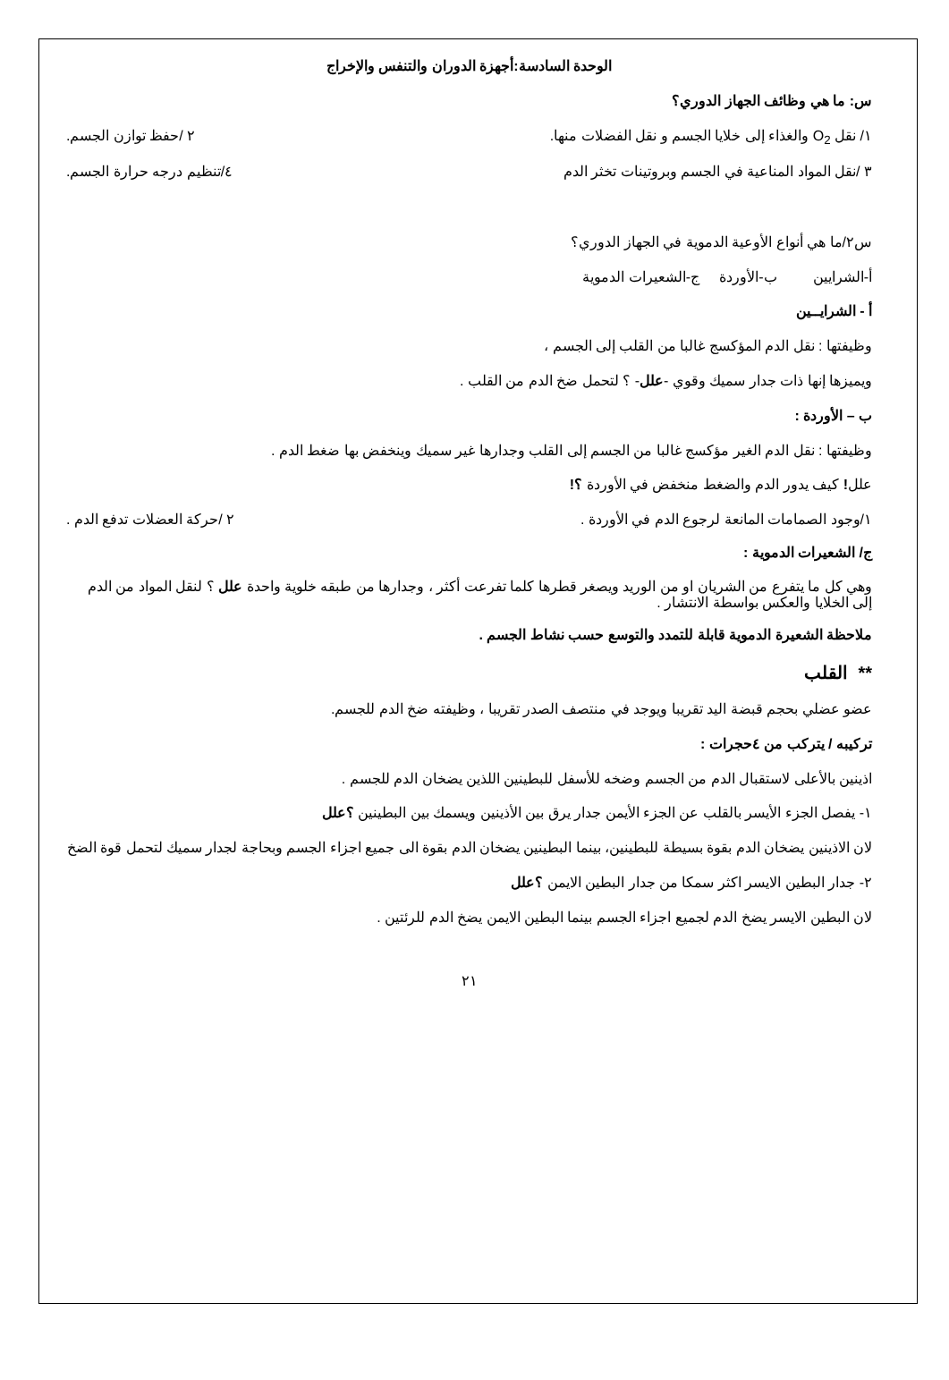الوحدة السادسة:أجهزة الدوران والتنفس والإخراج
س: ما هي وظائف الجهاز الدوري؟
١/ نقل O<sub>2</sub> والغذاء إلى خلايا الجسم و نقل الفضلات منها. ٢ /حفظ توازن الجسم.
٣ /نقل المواد المناعية في الجسم وبروتينات تخثر الدم ٤/تنظيم درجه حرارة الجسم.
س٢/ما هي أنواع الأوعية الدموية في الجهاز الدوري؟
أ-الشرايين ب-الأوردة ج-الشعيرات الدموية
أ - الشرايــين
وظيفتها : نقل الدم المؤكسج غالبا من القلب إلى الجسم ،
ويميزها إنها ذات جدار سميك وقوي -علل- ؟ لتحمل ضخ الدم من القلب .
ب – الأوردة :
وظيفتها : نقل الدم الغير مؤكسج غالبا من الجسم إلى القلب وجدارها غير سميك وينخفض بها ضغط الدم .
علل! كيف يدور الدم والضغط منخفض في الأوردة ؟!
١/وجود الصمامات المانعة لرجوع الدم في الأوردة . ٢ /حركة العضلات تدفع الدم .
ج/ الشعيرات الدموية :
وهي كل ما يتفرع من الشريان او من الوريد ويصغر قطرها كلما تفرعت أكثر ، وجدارها من طبقه خلوية واحدة علل ؟ لنقل المواد من الدم إلى الخلايا والعكس بواسطة الانتشار .
ملاحظة الشعيرة الدموية قابلة للتمدد والتوسع حسب نشاط الجسم .
** القلب
عضو عضلي بحجم قبضة اليد تقريبا ويوجد في منتصف الصدر تقريبا ، وظيفته ضخ الدم للجسم.
تركيبه / يتركب من ٤حجرات :
اذينين بالأعلى لاستقبال الدم من الجسم وضخه للأسفل للبطينين اللذين يضخان الدم للجسم .
١- يفصل الجزء الأيسر بالقلب عن الجزء الأيمن جدار يرق بين الأذينين ويسمك بين البطينين ؟علل
لان الاذينين يضخان الدم بقوة بسيطة للبطينين، بينما البطينين يضخان الدم بقوة الى جميع اجزاء الجسم وبحاجة لجدار سميك لتحمل قوة الضخ
٢- جدار البطين الايسر اكثر سمكا من جدار البطين الايمن ؟علل
لان البطين الايسر يضخ الدم لجميع اجزاء الجسم بينما البطين الايمن يضخ الدم للرئتين .
٢١